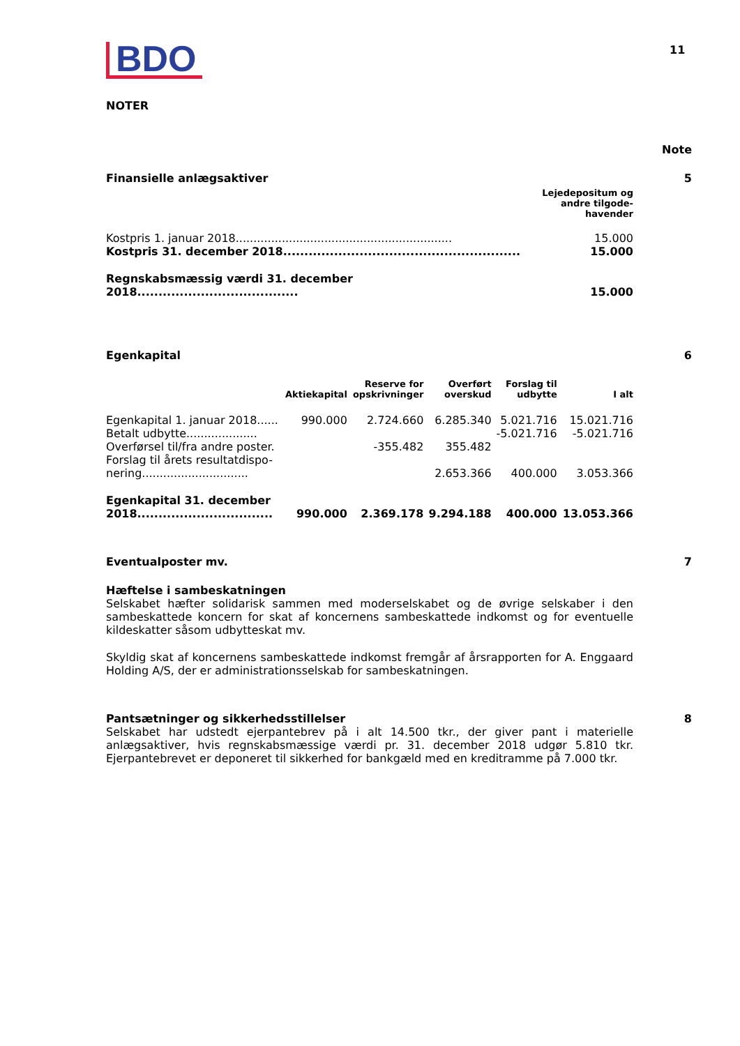BDO
11
NOTER
Note
Finansielle anlægsaktiver 5
| | Lejedepositum og andre tilgode- havender |
| Kostpris 1. januar 2018............................................................. | 15.000 |
| Kostpris 31. december 2018........................................................ | 15.000 |
| Regnskabsmæssig værdi 31. december 2018...................................... | 15.000 |
Egenkapital 6
| | Aktiekapital | Reserve for opskrivninger | Overført overskud | Forslag til udbytte | I alt |
| Egenkapital 1. januar 2018...... | 990.000 | 2.724.660 | 6.285.340 | 5.021.716 | 15.021.716 |
| Betalt udbytte.................... | | | | -5.021.716 | -5.021.716 |
| Overførsel til/fra andre poster. | | -355.482 | 355.482 | | |
| Forslag til årets resultatdispo- nering.............................. | | | 2.653.366 | 400.000 | 3.053.366 |
| Egenkapital 31. december 2018................................ | 990.000 | 2.369.178 | 9.294.188 | 400.000 | 13.053.366 |
Eventualposter mv. 7
Hæftelse i sambeskatningen
Selskabet hæfter solidarisk sammen med moderselskabet og de øvrige selskaber i den sambeskattede koncern for skat af koncernens sambeskattede indkomst og for eventuelle kildeskatter såsom udbytteskat mv.
Skyldig skat af koncernens sambeskattede indkomst fremgår af årsrapporten for A. Enggaard Holding A/S, der er administrationsselskab for sambeskatningen.
Pantsætninger og sikkerhedsstillelser 8
Selskabet har udstedt ejerpantebrev på i alt 14.500 tkr., der giver pant i materielle anlægsaktiver, hvis regnskabsmæssige værdi pr. 31. december 2018 udgør 5.810 tkr. Ejerpantebrevet er deponeret til sikkerhed for bankgæld med en kreditramme på 7.000 tkr.